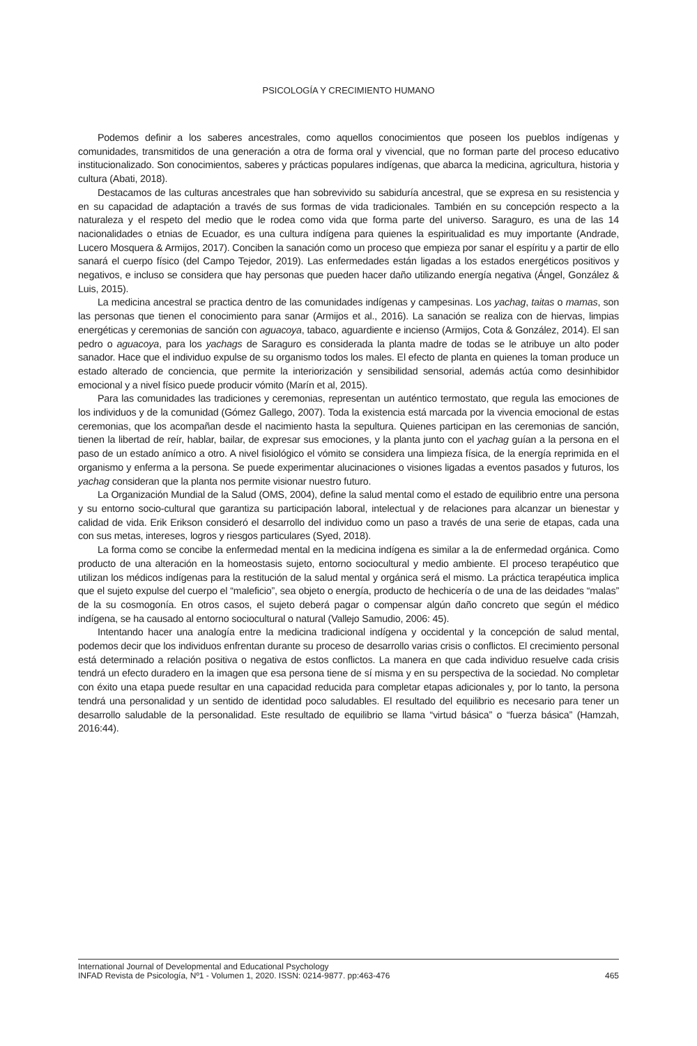PSICOLOGÍA Y CRECIMIENTO HUMANO
Podemos definir a los saberes ancestrales, como aquellos conocimientos que poseen los pueblos indígenas y comunidades, transmitidos de una generación a otra de forma oral y vivencial, que no forman parte del proceso educativo institucionalizado. Son conocimientos, saberes y prácticas populares indígenas, que abarca la medicina, agricultura, historia y cultura (Abati, 2018).
Destacamos de las culturas ancestrales que han sobrevivido su sabiduría ancestral, que se expresa en su resistencia y en su capacidad de adaptación a través de sus formas de vida tradicionales. También en su concepción respecto a la naturaleza y el respeto del medio que le rodea como vida que forma parte del universo. Saraguro, es una de las 14 nacionalidades o etnias de Ecuador, es una cultura indígena para quienes la espiritualidad es muy importante (Andrade, Lucero Mosquera & Armijos, 2017). Conciben la sanación como un proceso que empieza por sanar el espíritu y a partir de ello sanará el cuerpo físico (del Campo Tejedor, 2019). Las enfermedades están ligadas a los estados energéticos positivos y negativos, e incluso se considera que hay personas que pueden hacer daño utilizando energía negativa (Ángel, González & Luis, 2015).
La medicina ancestral se practica dentro de las comunidades indígenas y campesinas. Los yachag, taitas o mamas, son las personas que tienen el conocimiento para sanar (Armijos et al., 2016). La sanación se realiza con de hiervas, limpias energéticas y ceremonias de sanción con aguacoya, tabaco, aguardiente e incienso (Armijos, Cota & González, 2014). El san pedro o aguacoya, para los yachags de Saraguro es considerada la planta madre de todas se le atribuye un alto poder sanador. Hace que el individuo expulse de su organismo todos los males. El efecto de planta en quienes la toman produce un estado alterado de conciencia, que permite la interiorización y sensibilidad sensorial, además actúa como desinhibidor emocional y a nivel físico puede producir vómito (Marín et al, 2015).
Para las comunidades las tradiciones y ceremonias, representan un auténtico termostato, que regula las emociones de los individuos y de la comunidad (Gómez Gallego, 2007). Toda la existencia está marcada por la vivencia emocional de estas ceremonias, que los acompañan desde el nacimiento hasta la sepultura. Quienes participan en las ceremonias de sanción, tienen la libertad de reír, hablar, bailar, de expresar sus emociones, y la planta junto con el yachag guían a la persona en el paso de un estado anímico a otro. A nivel fisiológico el vómito se considera una limpieza física, de la energía reprimida en el organismo y enferma a la persona. Se puede experimentar alucinaciones o visiones ligadas a eventos pasados y futuros, los yachag consideran que la planta nos permite visionar nuestro futuro.
La Organización Mundial de la Salud (OMS, 2004), define la salud mental como el estado de equilibrio entre una persona y su entorno socio-cultural que garantiza su participación laboral, intelectual y de relaciones para alcanzar un bienestar y calidad de vida. Erik Erikson consideró el desarrollo del individuo como un paso a través de una serie de etapas, cada una con sus metas, intereses, logros y riesgos particulares (Syed, 2018).
La forma como se concibe la enfermedad mental en la medicina indígena es similar a la de enfermedad orgánica. Como producto de una alteración en la homeostasis sujeto, entorno sociocultural y medio ambiente. El proceso terapéutico que utilizan los médicos indígenas para la restitución de la salud mental y orgánica será el mismo. La práctica terapéutica implica que el sujeto expulse del cuerpo el “maleficio”, sea objeto o energía, producto de hechicería o de una de las deidades “malas” de la su cosmogonía. En otros casos, el sujeto deberá pagar o compensar algún daño concreto que según el médico indígena, se ha causado al entorno sociocultural o natural (Vallejo Samudio, 2006: 45).
Intentando hacer una analogía entre la medicina tradicional indígena y occidental y la concepción de salud mental, podemos decir que los individuos enfrentan durante su proceso de desarrollo varias crisis o conflictos. El crecimiento personal está determinado a relación positiva o negativa de estos conflictos. La manera en que cada individuo resuelve cada crisis tendrá un efecto duradero en la imagen que esa persona tiene de sí misma y en su perspectiva de la sociedad. No completar con éxito una etapa puede resultar en una capacidad reducida para completar etapas adicionales y, por lo tanto, la persona tendrá una personalidad y un sentido de identidad poco saludables. El resultado del equilibrio es necesario para tener un desarrollo saludable de la personalidad. Este resultado de equilibrio se llama “virtud básica” o “fuerza básica” (Hamzah, 2016:44).
International Journal of Developmental and Educational Psychology
INFAD Revista de Psicología, Nº1 - Volumen 1, 2020. ISSN: 0214-9877. pp:463-476 465